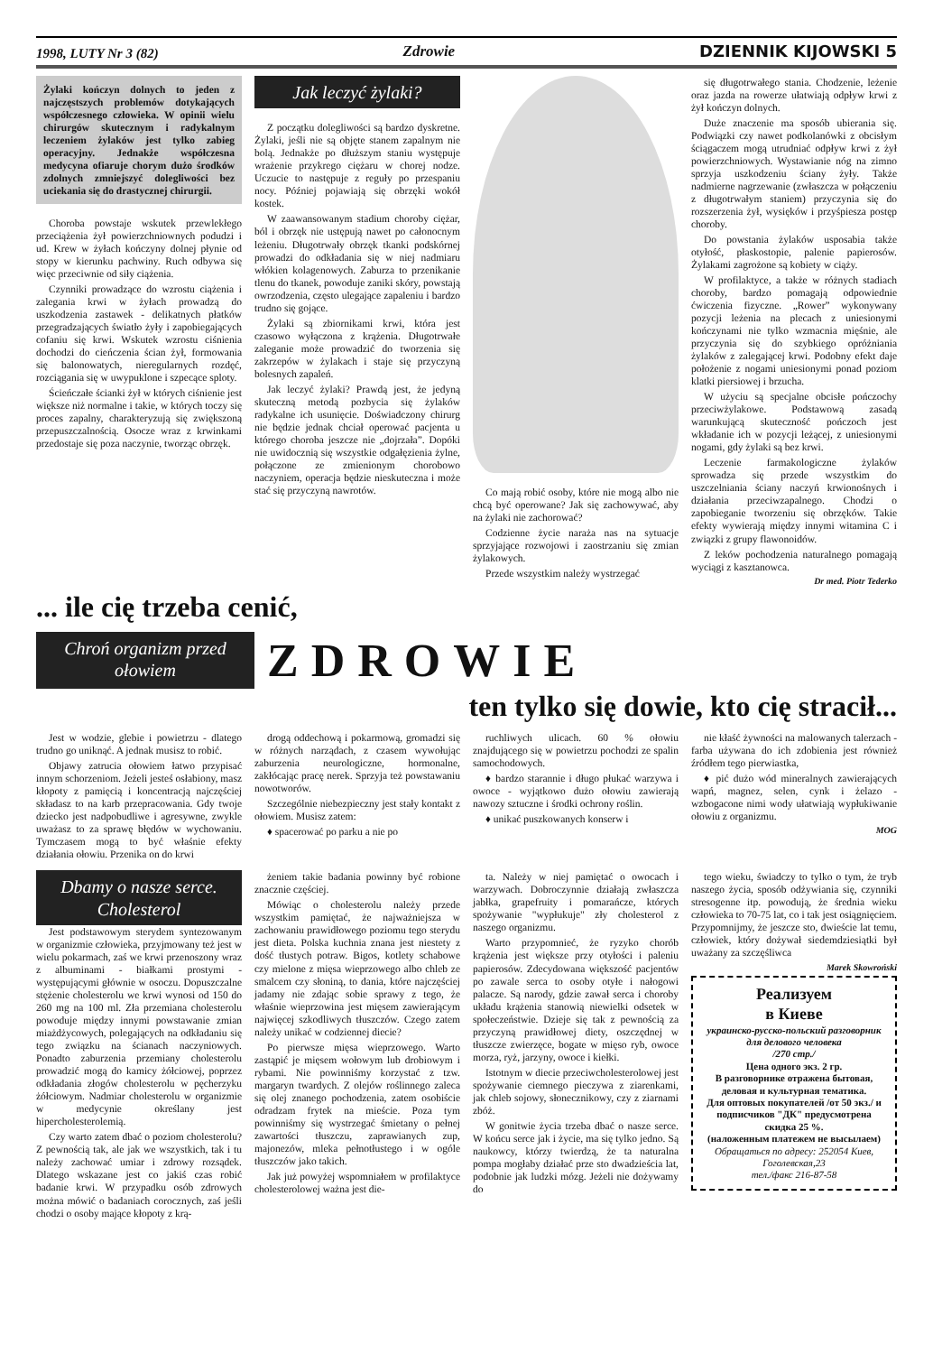1998, LUTY Nr 3 (82) Zdrowie DZIENNIK KIJOWSKI 5
Żylaki kończyn dolnych to jeden z najczęstszych problemów dotykających współczesnego człowieka. W opinii wielu chirurgów skutecznym i radykalnym leczeniem żylaków jest tylko zabieg operacyjny. Jednakże współczesna medycyna ofiaruje chorym dużo środków zdolnych zmniejszyć dolegliwości bez uciekania się do drastycznej chirurgii.
Choroba powstaje wskutek przewlekłego przeciążenia żył powierzchniownych podudzi i ud. Krew w żyłach kończyny dolnej płynie od stopy w kierunku pachwiny. Ruch odbywa się więc przeciwnie od siły ciążenia.
Czynniki prowadzące do wzrostu ciążenia i zalegania krwi w żyłach prowadzą do uszkodzenia zastawek - delikatnych płatków przegradzających światło żyły i zapobiegających cofaniu się krwi. Wskutek wzrostu ciśnienia dochodzi do cieńczenia ścian żył, formowania się balonowatych, nieregularnych rozdęć, rozciągania się w uwypuklone i szpecące sploty.
Ścieńczałe ścianki żył w których ciśnienie jest większe niż normalne i takie, w których toczy się proces zapalny, charakteryzują się zwiększoną przepuszczalnością. Osocze wraz z krwinkami przedostaje się poza naczynie, tworząc obrzęk.
Jak leczyć żylaki?
Z początku dolegliwości są bardzo dyskretne. Żylaki, jeśli nie są objęte stanem zapalnym nie bolą. Jednakże po dłuższym staniu występuje wrażenie przykrego ciężaru w chorej nodze. Uczucie to następuje z reguły po przespaniu nocy. Później pojawiają się obrzęki wokół kostek.
W zaawansowanym stadium choroby ciężar, ból i obrzęk nie ustępują nawet po całonocnym leżeniu. Długotrwały obrzęk tkanki podskórnej prowadzi do odkładania się w niej nadmiaru włókien kolagenowych. Zaburza to przenikanie tlenu do tkanek, powoduje zaniki skóry, powstają owrzodzenia, często ulegające zapaleniu i bardzo trudno się gojące.
Żylaki są zbiornikami krwi, która jest czasowo wyłączona z krążenia. Długotrwałe zaleganie może prowadzić do tworzenia się zakrzepów w żylakach i staje się przyczyną bolesnych zapaleń.
Jak leczyć żylaki? Prawdą jest, że jedyną skuteczną metodą pozbycia się żylaków radykalne ich usunięcie. Doświadczony chirurg nie będzie jednak chciał operować pacjenta u którego choroba jeszcze nie „dojrzała”. Dopóki nie uwidocznią się wszystkie odgałęzienia żylne, połączone ze zmienionym chorobowo naczyniem, operacja będzie nieskuteczna i może stać się przyczyną nawrotów.
Co mają robić osoby, które nie mogą albo nie chcą być operowane? Jak się zachowywać, aby na żylaki nie zachorować?
Codzienne życie naraża nas na sytuacje sprzyjające rozwojowi i zaostrzaniu się zmian żylakowych.
Przede wszystkim należy wystrzegać
się długotrwałego stania. Chodzenie, leżenie oraz jazda na rowerze ułatwiają odpływ krwi z żył kończyn dolnych.
Duże znaczenie ma sposób ubierania się. Podwiązki czy nawet podkolanówki z obcisłym ściągaczem mogą utrudniać odpływ krwi z żył powierzchniowych. Wystawianie nóg na zimno sprzyja uszkodzeniu ściany żyły. Także nadmierne nagrzewanie (zwłaszcza w połączeniu z długotrwałym staniem) przyczynia się do rozszerzenia żył, wysięków i przyśpiesza postęp choroby.
Do powstania żylaków usposabia także otyłość, płaskostopie, palenie papierosów. Żylakami zagrożone są kobiety w ciąży.
W profilaktyce, a także w różnych stadiach choroby, bardzo pomagają odpowiednie ćwiczenia fizyczne. „Rower” wykonywany pozycji leżenia na plecach z uniesionymi kończynami nie tylko wzmacnia mięśnie, ale przyczynia się do szybkiego opróżniania żylaków z zalegającej krwi. Podobny efekt daje położenie z nogami uniesionymi ponad poziom klatki piersiowej i brzucha.
W użyciu są specjalne obcisłe pończochy przeciwżylakowe. Podstawową zasadą warunkującą skuteczność pończoch jest wkładanie ich w pozycji leżącej, z uniesionymi nogami, gdy żylaki są bez krwi.
Leczenie farmakologiczne żylaków sprowadza się przede wszystkim do uszczelniania ściany naczyń krwionośnych i działania przeciwzapalnego. Chodzi o zapobieganie tworzeniu się obrzęków. Takie efekty wywierają między innymi witamina C i związki z grupy flawonoidów.
Z leków pochodzenia naturalnego pomagają wyciągi z kasztanowca.
Dr med. Piotr Tederko
... ile cię trzeba cenić,
Chroń organizm przed ołowiem
ZDROWIE
ten tylko się dowie, kto cię stracił...
Jest w wodzie, glebie i powietrzu - dlatego trudno go uniknąć. A jednak musisz to robić.
Objawy zatrucia ołowiem łatwo przypisać innym schorzeniom. Jeżeli jesteś osłabiony, masz kłopoty z pamięcią i koncentracją najczęściej składasz to na karb przepracowania. Gdy twoje dziecko jest nadpobudliwe i agresywne, zwykle uważasz to za sprawę błędów w wychowaniu. Tymczasem mogą to być właśnie efekty działania ołowiu. Przenika on do krwi
drogą oddechową i pokarmową, gromadzi się w różnych narządach, z czasem wywołując zaburzenia neurologiczne, hormonalne, zakłócając pracę nerek. Sprzyja też powstawaniu nowotworów.
Szczególnie niebezpieczny jest stały kontakt z ołowiem. Musisz zatem:
♦ spacerować po parku a nie po
ruchliwych ulicach. 60 % ołowiu znajdującego się w powietrzu pochodzi ze spalin samochodowych.
♦ bardzo starannie i długo płukać warzywa i owoce - wyjątkowo dużo ołowiu zawierają nawozy sztuczne i środki ochrony roślin.
♦ unikać puszkowanych konserw i
nie kłaść żywności na malowanych talerzach - farba używana do ich zdobienia jest również źródłem tego pierwiastka,
♦ pić dużo wód mineralnych zawierających wapń, magnez, selen, cynk i żelazo - wzbogacone nimi wody ułatwiają wypłukiwanie ołowiu z organizmu.
MOG
Dbamy o nasze serce. Cholesterol
Jest podstawowym sterydem syntezowanym w organizmie człowieka, przyjmowany też jest w wielu pokarmach, zaś we krwi przenoszony wraz z albuminami - białkami prostymi - występującymi głównie w osoczu. Dopuszczalne stężenie cholesterolu we krwi wynosi od 150 do 260 mg na 100 ml. Zła przemiana cholesterolu powoduje między innymi powstawanie zmian miażdżycowych, polegających na odkładaniu się tego związku na ścianach naczyniowych. Ponadto zaburzenia przemiany cholesterolu prowadzić mogą do kamicy żółciowej, poprzez odkładania złogów cholesterolu w pęcherzyku żółciowym. Nadmiar cholesterolu w organizmie w medycynie określany jest hipercholesterolemią.
Czy warto zatem dbać o poziom cholesterolu? Z pewnością tak, ale jak we wszystkich, tak i tu należy zachować umiar i zdrowy rozsądek. Dlatego wskazane jest co jakiś czas robić badanie krwi. W przypadku osób zdrowych można mówić o badaniach corocznych, zaś jeśli chodzi o osoby mające kłopoty z krą-
żeniem takie badania powinny być robione znacznie częściej.
Mówiąc o cholesterolu należy przede wszystkim pamiętać, że najważniejsza w zachowaniu prawidłowego poziomu tego sterydu jest dieta. Polska kuchnia znana jest niestety z dość tłustych potraw. Bigos, kotlety schabowe czy mielone z mięsa wieprzowego albo chleb ze smalcem czy słoniną, to dania, które najczęściej jadamy nie zdając sobie sprawy z tego, że właśnie wieprzowina jest mięsem zawierającym najwięcej szkodliwych tłuszczów. Czego zatem należy unikać w codziennej diecie?
Po pierwsze mięsa wieprzowego. Warto zastąpić je mięsem wołowym lub drobiowym i rybami. Nie powinniśmy korzystać z tzw. margaryn twardych. Z olejów roślinnego zaleca się olej znanego pochodzenia, zatem osobiście odradzam frytek na mieście. Poza tym powinniśmy się wystrzegać śmietany o pełnej zawartości tłuszczu, zaprawianych zup, majonezów, mleka pełnotłustego i w ogóle tłuszczów jako takich.
Jak już powyżej wspomniałem w profilaktyce cholesterolowej ważna jest die-
ta. Należy w niej pamiętać o owocach i warzywach. Dobroczynnie działają zwłaszcza jabłka, grapefruity i pomarańcze, których spożywanie "wypłukuje" zły cholesterol z naszego organizmu.
Warto przypomnieć, że ryzyko chorób krążenia jest większe przy otyłości i paleniu papierosów. Zdecydowana większość pacjentów po zawale serca to osoby otyłe i nałogowi palacze. Są narody, gdzie zawał serca i choroby układu krążenia stanowią niewielki odsetek w społeczeństwie. Dzieje się tak z pewnością za przyczyną prawidłowej diety, oszczędnej w tłuszcze zwierzęce, bogate w mięso ryb, owoce morza, ryż, jarzyny, owoce i kiełki.
Istotnym w diecie przeciwcholesterolowej jest spożywanie ciemnego pieczywa z ziarenkami, jak chleb sojowy, słonecznikowy, czy z ziarnami zbóż.
W gonitwie życia trzeba dbać o nasze serce. W końcu serce jak i życie, ma się tylko jedno. Są naukowcy, którzy twierdzą, że ta naturalna pompa mogłaby działać prze sto dwadzieścia lat, podobnie jak ludzki mózg. Jeżeli nie dożywamy do
tego wieku, świadczy to tylko o tym, że tryb naszego życia, sposób odżywiania się, czynniki stresogenne itp. powodują, że średnia wieku człowieka to 70-75 lat, co i tak jest osiągnięciem. Przypomnijmy, że jeszcze sto, dwieście lat temu, człowiek, który dożywał siedemdziesiątki był uważany za szczęśliwca
Marek Skowroński
Реализуем
в Киеве
украинско-русско-польский разговорник
для делового человека
/270 стр./
Цена одного экз. 2 гр.
В разговорнике отражена бытовая, деловая и культурная тематика.
Для оптовых покупателей /от 50 экз./ и подписчиков "ДК" предусмотрена скидка 25 %.
(наложенным платежем не высылаем)
Обращаться по адресу: 252054 Киев, Гоголевская,23
тел./факс 216-87-58